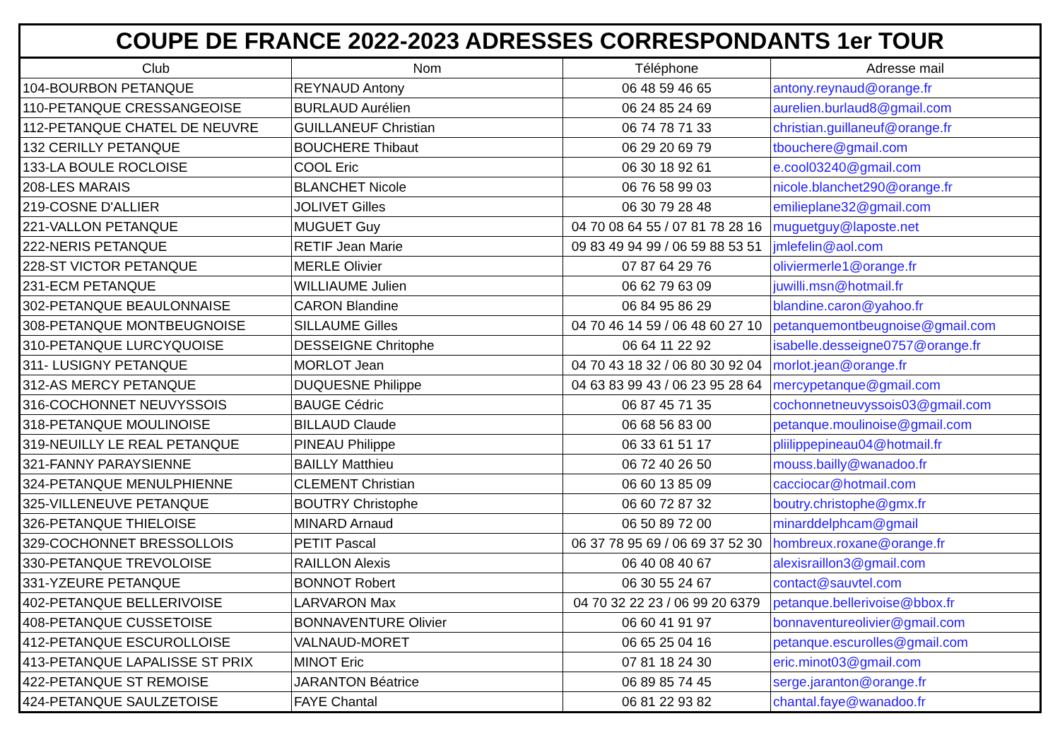COUPE DE FRANCE 2022-2023 ADRESSES CORRESPONDANTS 1er TOUR
| Club | Nom | Téléphone | Adresse mail |
| --- | --- | --- | --- |
| 104-BOURBON PETANQUE | REYNAUD Antony | 06 48 59 46 65 | antony.reynaud@orange.fr |
| 110-PETANQUE CRESSANGEOISE | BURLAUD Aurélien | 06 24 85 24 69 | aurelien.burlaud8@gmail.com |
| 112-PETANQUE CHATEL DE NEUVRE | GUILLANEUF Christian | 06 74 78 71 33 | christian.guillaneuf@orange.fr |
| 132 CERILLY PETANQUE | BOUCHERE Thibaut | 06 29 20 69 79 | tbouchere@gmail.com |
| 133-LA BOULE ROCLOISE | COOL Eric | 06 30 18 92 61 | e.cool03240@gmail.com |
| 208-LES MARAIS | BLANCHET Nicole | 06 76 58 99 03 | nicole.blanchet290@orange.fr |
| 219-COSNE D'ALLIER | JOLIVET Gilles | 06 30 79 28 48 | emilieplane32@gmail.com |
| 221-VALLON PETANQUE | MUGUET Guy | 04 70 08 64 55 / 07 81 78 28 16 | muguetguy@laposte.net |
| 222-NERIS PETANQUE | RETIF Jean Marie | 09 83 49 94 99 / 06 59 88 53 51 | jmlefelin@aol.com |
| 228-ST VICTOR PETANQUE | MERLE Olivier | 07 87 64 29 76 | oliviermerle1@orange.fr |
| 231-ECM PETANQUE | WILLIAUME Julien | 06 62 79 63 09 | juwilli.msn@hotmail.fr |
| 302-PETANQUE BEAULONNAISE | CARON Blandine | 06 84 95 86 29 | blandine.caron@yahoo.fr |
| 308-PETANQUE MONTBEUGNOISE | SILLAUME Gilles | 04 70 46 14 59 / 06 48 60 27 10 | petanquemontbeugnoise@gmail.com |
| 310-PETANQUE LURCYQUOISE | DESSEIGNE Chritophe | 06 64 11 22 92 | isabelle.desseigne0757@orange.fr |
| 311- LUSIGNY PETANQUE | MORLOT Jean | 04 70 43 18 32 / 06 80 30 92 04 | morlot.jean@orange.fr |
| 312-AS MERCY PETANQUE | DUQUESNE Philippe | 04 63 83 99 43 / 06 23 95 28 64 | mercypetanque@gmail.com |
| 316-COCHONNET NEUVYSSOIS | BAUGE Cédric | 06 87 45 71 35 | cochonnetneuvyssois03@gmail.com |
| 318-PETANQUE MOULINOISE | BILLAUD Claude | 06 68 56 83 00 | petanque.moulinoise@gmail.com |
| 319-NEUILLY LE REAL PETANQUE | PINEAU Philippe | 06 33 61 51 17 | pliilippepineau04@hotmail.fr |
| 321-FANNY PARAYSIENNE | BAILLY Matthieu | 06 72 40 26 50 | mouss.bailly@wanadoo.fr |
| 324-PETANQUE MENULPHIENNE | CLEMENT Christian | 06 60 13 85 09 | cacciocar@hotmail.com |
| 325-VILLENEUVE PETANQUE | BOUTRY Christophe | 06 60 72 87 32 | boutry.christophe@gmx.fr |
| 326-PETANQUE THIELOISE | MINARD Arnaud | 06 50 89 72 00 | minarddelphcam@gmail |
| 329-COCHONNET BRESSOLLOIS | PETIT Pascal | 06 37 78 95 69 / 06 69 37 52 30 | hombreux.roxane@orange.fr |
| 330-PETANQUE TREVOLOISE | RAILLON Alexis | 06 40 08 40 67 | alexisraillon3@gmail.com |
| 331-YZEURE PETANQUE | BONNOT Robert | 06 30 55 24 67 | contact@sauvtel.com |
| 402-PETANQUE BELLERIVOISE | LARVARON Max | 04 70 32 22 23 / 06 99 20 6379 | petanque.bellerivoise@bbox.fr |
| 408-PETANQUE CUSSETOISE | BONNAVENTURE Olivier | 06 60 41 91 97 | bonnaventureolivier@gmail.com |
| 412-PETANQUE ESCUROLLOISE | VALNAUD-MORET | 06 65 25 04 16 | petanque.escurolles@gmail.com |
| 413-PETANQUE LAPALISSE ST PRIX | MINOT Eric | 07 81 18 24 30 | eric.minot03@gmail.com |
| 422-PETANQUE ST REMOISE | JARANTON Béatrice | 06 89 85 74 45 | serge.jaranton@orange.fr |
| 424-PETANQUE SAULZETOISE | FAYE Chantal | 06 81 22 93 82 | chantal.faye@wanadoo.fr |